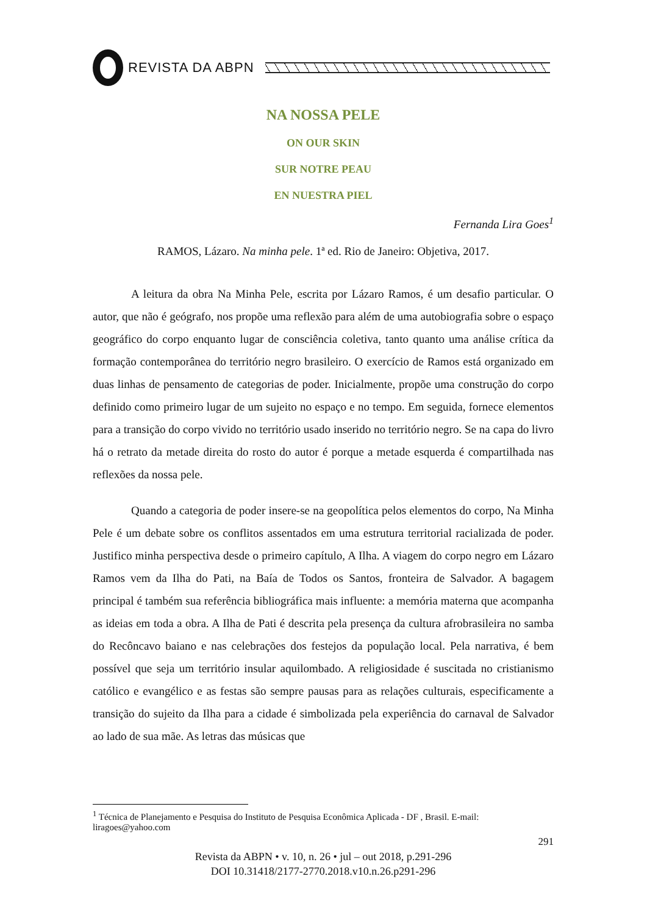REVISTA DA ABPN
NA NOSSA PELE
ON OUR SKIN
SUR NOTRE PEAU
EN NUESTRA PIEL
Fernanda Lira Goes<sup>1</sup>
RAMOS, Lázaro. Na minha pele. 1ª ed. Rio de Janeiro: Objetiva, 2017.
A leitura da obra Na Minha Pele, escrita por Lázaro Ramos, é um desafio particular. O autor, que não é geógrafo, nos propõe uma reflexão para além de uma autobiografia sobre o espaço geográfico do corpo enquanto lugar de consciência coletiva, tanto quanto uma análise crítica da formação contemporânea do território negro brasileiro. O exercício de Ramos está organizado em duas linhas de pensamento de categorias de poder. Inicialmente, propõe uma construção do corpo definido como primeiro lugar de um sujeito no espaço e no tempo. Em seguida, fornece elementos para a transição do corpo vivido no território usado inserido no território negro. Se na capa do livro há o retrato da metade direita do rosto do autor é porque a metade esquerda é compartilhada nas reflexões da nossa pele.
Quando a categoria de poder insere-se na geopolítica pelos elementos do corpo, Na Minha Pele é um debate sobre os conflitos assentados em uma estrutura territorial racializada de poder. Justifico minha perspectiva desde o primeiro capítulo, A Ilha. A viagem do corpo negro em Lázaro Ramos vem da Ilha do Pati, na Baía de Todos os Santos, fronteira de Salvador. A bagagem principal é também sua referência bibliográfica mais influente: a memória materna que acompanha as ideias em toda a obra. A Ilha de Pati é descrita pela presença da cultura afrobrasileira no samba do Recôncavo baiano e nas celebrações dos festejos da população local. Pela narrativa, é bem possível que seja um território insular aquilombado. A religiosidade é suscitada no cristianismo católico e evangélico e as festas são sempre pausas para as relações culturais, especificamente a transição do sujeito da Ilha para a cidade é simbolizada pela experiência do carnaval de Salvador ao lado de sua mãe. As letras das músicas que
<sup>1</sup> Técnica de Planejamento e Pesquisa do Instituto de Pesquisa Econômica Aplicada - DF , Brasil. E-mail: liragoes@yahoo.com
291
Revista da ABPN • v. 10, n. 26 • jul – out 2018, p.291-296
DOI 10.31418/2177-2770.2018.v10.n.26.p291-296